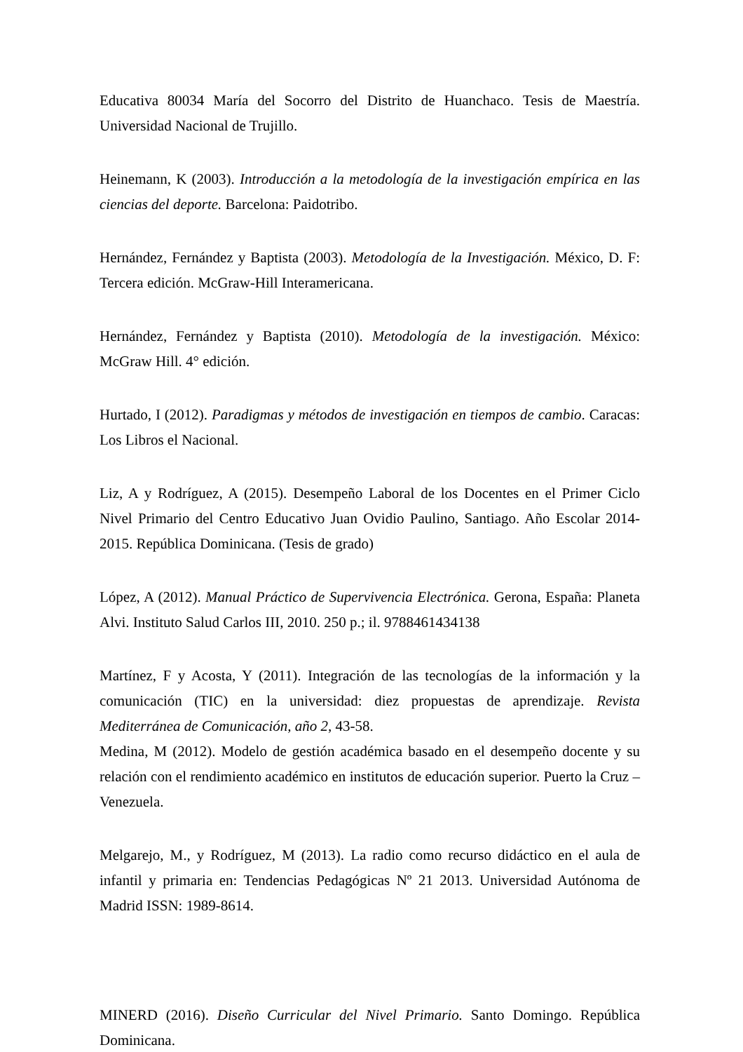Educativa 80034 María del Socorro del Distrito de Huanchaco. Tesis de Maestría. Universidad Nacional de Trujillo.
Heinemann, K (2003). Introducción a la metodología de la investigación empírica en las ciencias del deporte. Barcelona: Paidotribo.
Hernández, Fernández y Baptista (2003). Metodología de la Investigación. México, D. F: Tercera edición. McGraw-Hill Interamericana.
Hernández, Fernández y Baptista (2010). Metodología de la investigación. México: McGraw Hill. 4° edición.
Hurtado, I (2012). Paradigmas y métodos de investigación en tiempos de cambio. Caracas: Los Libros el Nacional.
Liz, A y Rodríguez, A (2015). Desempeño Laboral de los Docentes en el Primer Ciclo Nivel Primario del Centro Educativo Juan Ovidio Paulino, Santiago. Año Escolar 2014-2015. República Dominicana. (Tesis de grado)
López, A (2012). Manual Práctico de Supervivencia Electrónica. Gerona, España: Planeta Alvi. Instituto Salud Carlos III, 2010. 250 p.; il. 9788461434138
Martínez, F y Acosta, Y (2011). Integración de las tecnologías de la información y la comunicación (TIC) en la universidad: diez propuestas de aprendizaje. Revista Mediterránea de Comunicación, año 2, 43-58.
Medina, M (2012). Modelo de gestión académica basado en el desempeño docente y su relación con el rendimiento académico en institutos de educación superior. Puerto la Cruz – Venezuela.
Melgarejo, M., y Rodríguez, M (2013). La radio como recurso didáctico en el aula de infantil y primaria en: Tendencias Pedagógicas Nº 21 2013. Universidad Autónoma de Madrid ISSN: 1989-8614.
MINERD (2016). Diseño Curricular del Nivel Primario. Santo Domingo. República Dominicana.